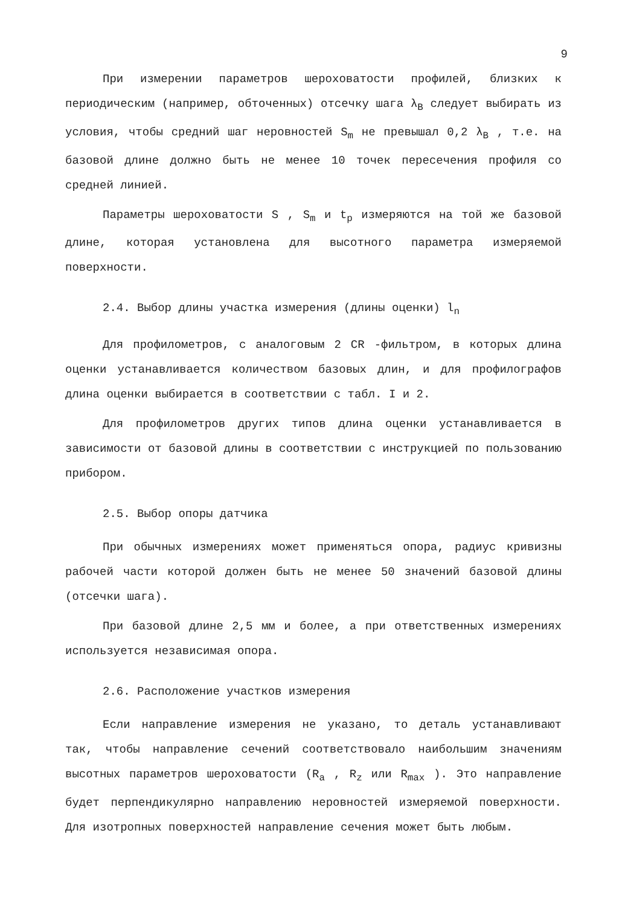9
При измерении параметров шероховатости профилей, близких к периодическим (например, обточенных) отсечку шага λ<sub>B</sub> следует выбирать из условия, чтобы средний шаг неровностей S<sub>m</sub> не превышал 0,2 λ<sub>B</sub> , т.е. на базовой длине должно быть не менее 10 точек пересечения профиля со средней линией.
Параметры шероховатости S , S<sub>m</sub> и t<sub>p</sub> измеряются на той же базовой длине, которая установлена для высотного параметра измеряемой поверхности.
2.4. Выбор длины участка измерения (длины оценки) l<sub>n</sub>
Для профилометров, с аналоговым 2 CR -фильтром, в которых длина оценки устанавливается количеством базовых длин, и для профилографов длина оценки выбирается в соответствии с табл. I и 2.
Для профилометров других типов длина оценки устанавливается в зависимости от базовой длины в соответствии с инструкцией по пользованию прибором.
2.5. Выбор опоры датчика
При обычных измерениях может применяться опора, радиус кривизны рабочей части которой должен быть не менее 50 значений базовой длины (отсечки шага).
При базовой длине 2,5 мм и более, а при ответственных измерениях используется независимая опора.
2.6. Расположение участков измерения
Если направление измерения не указано, то деталь устанавливают так, чтобы направление сечений соответствовало наибольшим значениям высотных параметров шероховатости (R<sub>a</sub> , R<sub>z</sub> или R<sub>max</sub> ). Это направление будет перпендикулярно направлению неровностей измеряемой поверхности. Для изотропных поверхностей направление сечения может быть любым.